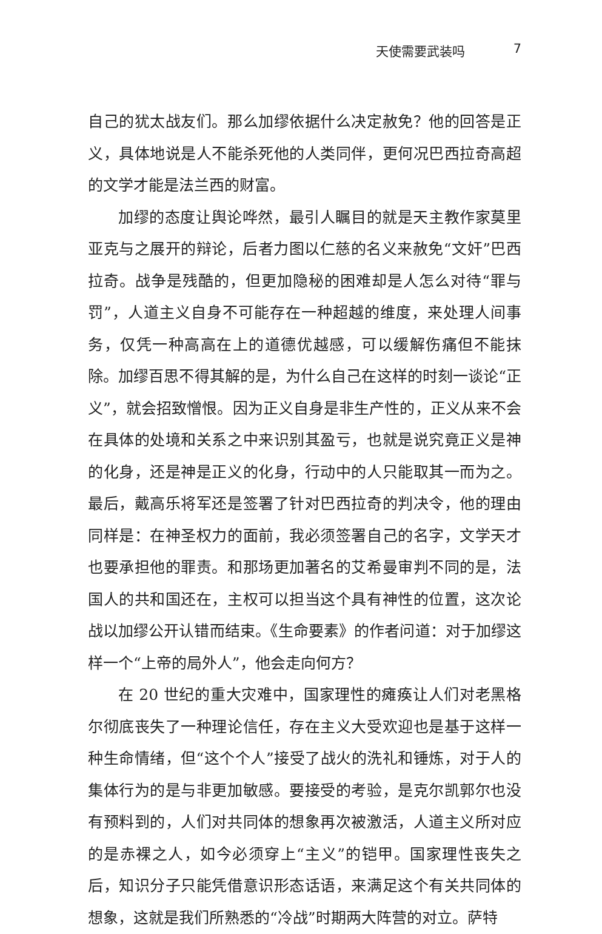天使需要武装吗 7
自己的犹太战友们。那么加缪依据什么决定赦免？他的回答是正义，具体地说是人不能杀死他的人类同伴，更何况巴西拉奇高超的文学才能是法兰西的财富。
加缪的态度让舆论哗然，最引人瞩目的就是天主教作家莫里亚克与之展开的辩论，后者力图以仁慈的名义来赦免“文奸”巴西拉奇。战争是残酷的，但更加隐秘的困难却是人怎么对待“罪与罚”，人道主义自身不可能存在一种超越的维度，来处理人间事务，仅凭一种高高在上的道德优越感，可以缓解伤痛但不能抹除。加缪百思不得其解的是，为什么自己在这样的时刻一谈论“正义”，就会招致憎恨。因为正义自身是非生产性的，正义从来不会在具体的处境和关系之中来识别其盈亏，也就是说究竟正义是神的化身，还是神是正义的化身，行动中的人只能取其一而为之。最后，戴高乐将军还是签署了针对巴西拉奇的判决令，他的理由同样是：在神圣权力的面前，我必须签署自己的名字，文学天才也要承担他的罪责。和那场更加著名的艾希曼审判不同的是，法国人的共和国还在，主权可以担当这个具有神性的位置，这次论战以加缪公开认错而结束。《生命要素》的作者问道：对于加缪这样一个“上帝的局外人”，他会走向何方？
在 20 世纪的重大灾难中，国家理性的瘫痪让人们对老黑格尔彻底丧失了一种理论信任，存在主义大受欢迎也是基于这样一种生命情绪，但“这个个人”接受了战火的洗礼和锤炼，对于人的集体行为的是与非更加敏感。要接受的考验，是克尔凯郭尔也没有预料到的，人们对共同体的想象再次被激活，人道主义所对应的是赤裸之人，如今必须穿上“主义”的铠甲。国家理性丧失之后，知识分子只能凭借意识形态话语，来满足这个有关共同体的想象，这就是我们所熟悉的“冷战”时期两大阵营的对立。萨特